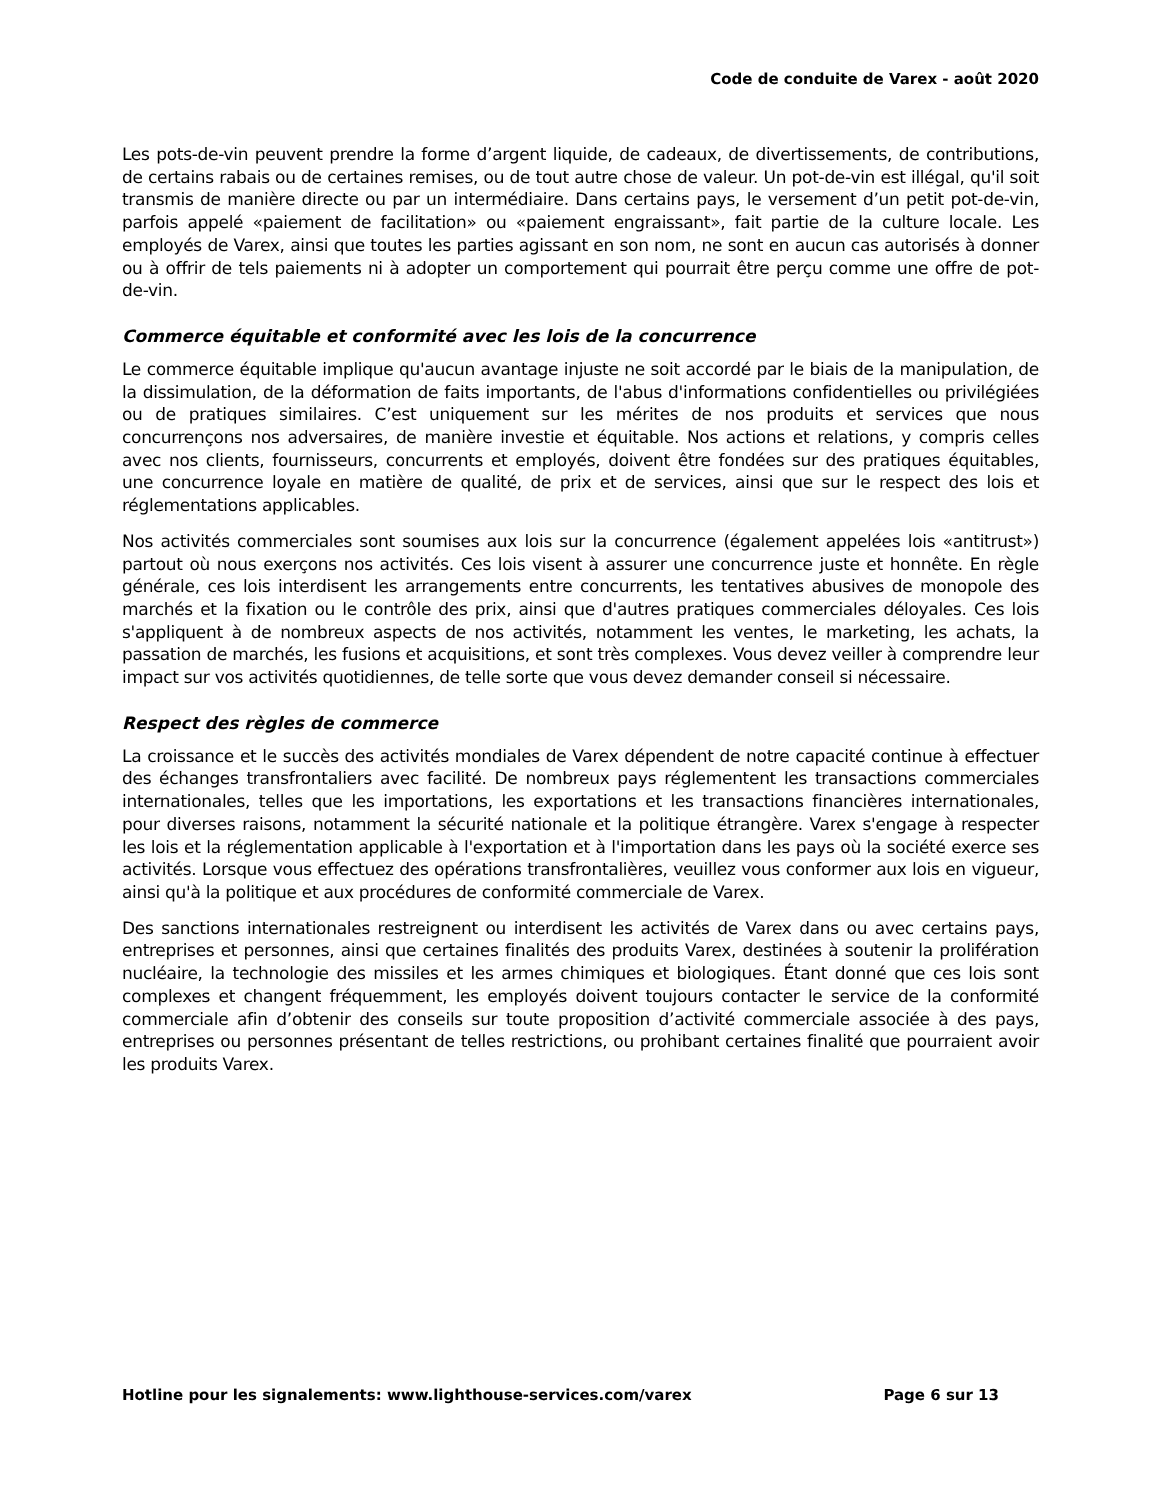Code de conduite de Varex - août 2020
Les pots-de-vin peuvent prendre la forme d’argent liquide, de cadeaux, de divertissements, de contributions, de certains rabais ou de certaines remises, ou de tout autre chose de valeur. Un pot-de-vin est illégal, qu'il soit transmis de manière directe ou par un intermédiaire. Dans certains pays, le versement d’un petit pot-de-vin, parfois appelé «paiement de facilitation» ou «paiement engraissant», fait partie de la culture locale. Les employés de Varex, ainsi que toutes les parties agissant en son nom, ne sont en aucun cas autorisés à donner ou à offrir de tels paiements ni à adopter un comportement qui pourrait être perçu comme une offre de pot-de-vin.
Commerce équitable et conformité avec les lois de la concurrence
Le commerce équitable implique qu'aucun avantage injuste ne soit accordé par le biais de la manipulation, de la dissimulation, de la déformation de faits importants, de l'abus d'informations confidentielles ou privilégiées ou de pratiques similaires. C’est uniquement sur les mérites de nos produits et services que nous concurrençons nos adversaires, de manière investie et équitable. Nos actions et relations, y compris celles avec nos clients, fournisseurs, concurrents et employés, doivent être fondées sur des pratiques équitables, une concurrence loyale en matière de qualité, de prix et de services, ainsi que sur le respect des lois et réglementations applicables.
Nos activités commerciales sont soumises aux lois sur la concurrence (également appelées lois «antitrust») partout où nous exerçons nos activités. Ces lois visent à assurer une concurrence juste et honnête. En règle générale, ces lois interdisent les arrangements entre concurrents, les tentatives abusives de monopole des marchés et la fixation ou le contrôle des prix, ainsi que d'autres pratiques commerciales déloyales. Ces lois s'appliquent à de nombreux aspects de nos activités, notamment les ventes, le marketing, les achats, la passation de marchés, les fusions et acquisitions, et sont très complexes. Vous devez veiller à comprendre leur impact sur vos activités quotidiennes, de telle sorte que vous devez demander conseil si nécessaire.
Respect des règles de commerce
La croissance et le succès des activités mondiales de Varex dépendent de notre capacité continue à effectuer des échanges transfrontaliers avec facilité. De nombreux pays réglementent les transactions commerciales internationales, telles que les importations, les exportations et les transactions financières internationales, pour diverses raisons, notamment la sécurité nationale et la politique étrangère. Varex s'engage à respecter les lois et la réglementation applicable à l'exportation et à l'importation dans les pays où la société exerce ses activités. Lorsque vous effectuez des opérations transfrontalières, veuillez vous conformer aux lois en vigueur, ainsi qu'à la politique et aux procédures de conformité commerciale de Varex.
Des sanctions internationales restreignent ou interdisent les activités de Varex dans ou avec certains pays, entreprises et personnes, ainsi que certaines finalités des produits Varex, destinées à soutenir la prolifération nucléaire, la technologie des missiles et les armes chimiques et biologiques. Étant donné que ces lois sont complexes et changent fréquemment, les employés doivent toujours contacter le service de la conformité commerciale afin d’obtenir des conseils sur toute proposition d’activité commerciale associée à des pays, entreprises ou personnes présentant de telles restrictions, ou prohibant certaines finalité que pourraient avoir les produits Varex.
Hotline pour les signalements: www.lighthouse-services.com/varex Page 6 sur 13